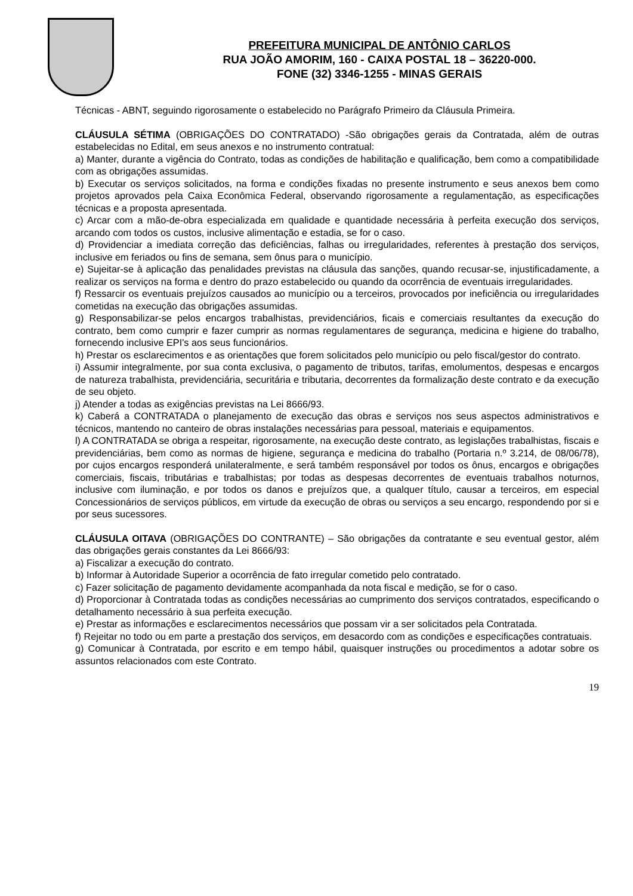PREFEITURA MUNICIPAL DE ANTÔNIO CARLOS
RUA JOÃO AMORIM, 160 - CAIXA POSTAL 18 – 36220-000.
FONE (32) 3346-1255 - MINAS GERAIS
Técnicas - ABNT, seguindo rigorosamente o estabelecido no Parágrafo Primeiro da Cláusula Primeira.
CLÁUSULA SÉTIMA (OBRIGAÇÕES DO CONTRATADO) -São obrigações gerais da Contratada, além de outras estabelecidas no Edital, em seus anexos e no instrumento contratual:
a) Manter, durante a vigência do Contrato, todas as condições de habilitação e qualificação, bem como a compatibilidade com as obrigações assumidas.
b) Executar os serviços solicitados, na forma e condições fixadas no presente instrumento e seus anexos bem como projetos aprovados pela Caixa Econômica Federal, observando rigorosamente a regulamentação, as especificações técnicas e a proposta apresentada.
c) Arcar com a mão-de-obra especializada em qualidade e quantidade necessária à perfeita execução dos serviços, arcando com todos os custos, inclusive alimentação e estadia, se for o caso.
d) Providenciar a imediata correção das deficiências, falhas ou irregularidades, referentes à prestação dos serviços, inclusive em feriados ou fins de semana, sem ônus para o município.
e) Sujeitar-se à aplicação das penalidades previstas na cláusula das sanções, quando recusar-se, injustificadamente, a realizar os serviços na forma e dentro do prazo estabelecido ou quando da ocorrência de eventuais irregularidades.
f) Ressarcir os eventuais prejuízos causados ao município ou a terceiros, provocados por ineficiência ou irregularidades cometidas na execução das obrigações assumidas.
g) Responsabilizar-se pelos encargos trabalhistas, previdenciários, ficais e comerciais resultantes da execução do contrato, bem como cumprir e fazer cumprir as normas regulamentares de segurança, medicina e higiene do trabalho, fornecendo inclusive EPI's aos seus funcionários.
h) Prestar os esclarecimentos e as orientações que forem solicitados pelo município ou pelo fiscal/gestor do contrato.
i) Assumir integralmente, por sua conta exclusiva, o pagamento de tributos, tarifas, emolumentos, despesas e encargos de natureza trabalhista, previdenciária, securitária e tributaria, decorrentes da formalização deste contrato e da execução de seu objeto.
j) Atender a todas as exigências previstas na Lei 8666/93.
k) Caberá a CONTRATADA o planejamento de execução das obras e serviços nos seus aspectos administrativos e técnicos, mantendo no canteiro de obras instalações necessárias para pessoal, materiais e equipamentos.
l) A CONTRATADA se obriga a respeitar, rigorosamente, na execução deste contrato, as legislações trabalhistas, fiscais e previdenciárias, bem como as normas de higiene, segurança e medicina do trabalho (Portaria n.º 3.214, de 08/06/78), por cujos encargos responderá unilateralmente, e será também responsável por todos os ônus, encargos e obrigações comerciais, fiscais, tributárias e trabalhistas; por todas as despesas decorrentes de eventuais trabalhos noturnos, inclusive com iluminação, e por todos os danos e prejuízos que, a qualquer título, causar a terceiros, em especial Concessionários de serviços públicos, em virtude da execução de obras ou serviços a seu encargo, respondendo por si e por seus sucessores.
CLÁUSULA OITAVA (OBRIGAÇÕES DO CONTRANTE) – São obrigações da contratante e seu eventual gestor, além das obrigações gerais constantes da Lei 8666/93:
a) Fiscalizar a execução do contrato.
b) Informar à Autoridade Superior a ocorrência de fato irregular cometido pelo contratado.
c) Fazer solicitação de pagamento devidamente acompanhada da nota fiscal e medição, se for o caso.
d) Proporcionar à Contratada todas as condições necessárias ao cumprimento dos serviços contratados, especificando o detalhamento necessário à sua perfeita execução.
e) Prestar as informações e esclarecimentos necessários que possam vir a ser solicitados pela Contratada.
f) Rejeitar no todo ou em parte a prestação dos serviços, em desacordo com as condições e especificações contratuais.
g) Comunicar à Contratada, por escrito e em tempo hábil, quaisquer instruções ou procedimentos a adotar sobre os assuntos relacionados com este Contrato.
19